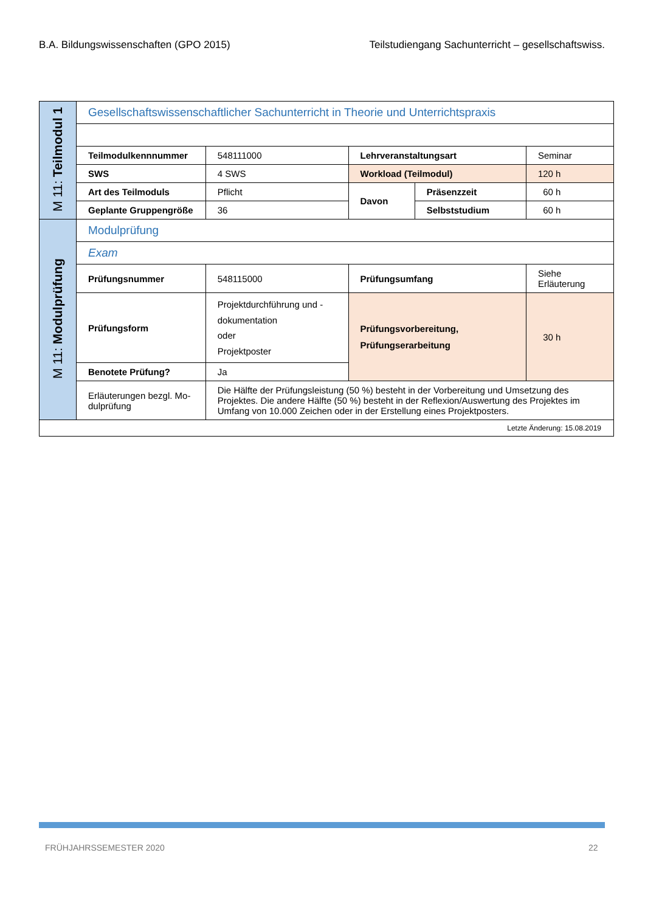B.A. Bildungswissenschaften (GPO 2015) Teilstudiengang Sachunterricht – gesellschaftswiss.
| M 11: Teilmodul 1 | Gesellschaftswissenschaftlicher Sachunterricht in Theorie und Unterrichtspraxis | | | | |
| | Teilmodulkennnummer | 548111000 | Lehrveranstaltungsart | | Seminar |
| | SWS | 4 SWS | Workload (Teilmodul) | | 120 h |
| | Art des Teilmoduls | Pflicht | Davon | Präsenzzeit | 60 h |
| | Geplante Gruppengröße | 36 | | Selbststudium | 60 h |
| M 11: Modulprüfung | Modulprüfung | | | | |
| | Exam | | | | |
| | Prüfungsnummer | 548115000 | Prüfungsumfang | | Siehe Erläuterung |
| | Prüfungsform | Projektdurchführung und -dokumentation oder Projektposter | Prüfungsvorbereitung, Prüfungserarbeitung | | 30 h |
| | Benotete Prüfung? | Ja | | | |
| | Erläuterungen bezgl. Mo-dulprüfung | Die Hälfte der Prüfungsleistung (50 %) besteht in der Vorbereitung und Umsetzung des Projektes. Die andere Hälfte (50 %) besteht in der Reflexion/Auswertung des Projektes im Umfang von 10.000 Zeichen oder in der Erstellung eines Projektposters. | | | |
| Letzte Änderung: 15.08.2019 | | | | | |
FRÜHJAHRSSEMESTER 2020 22